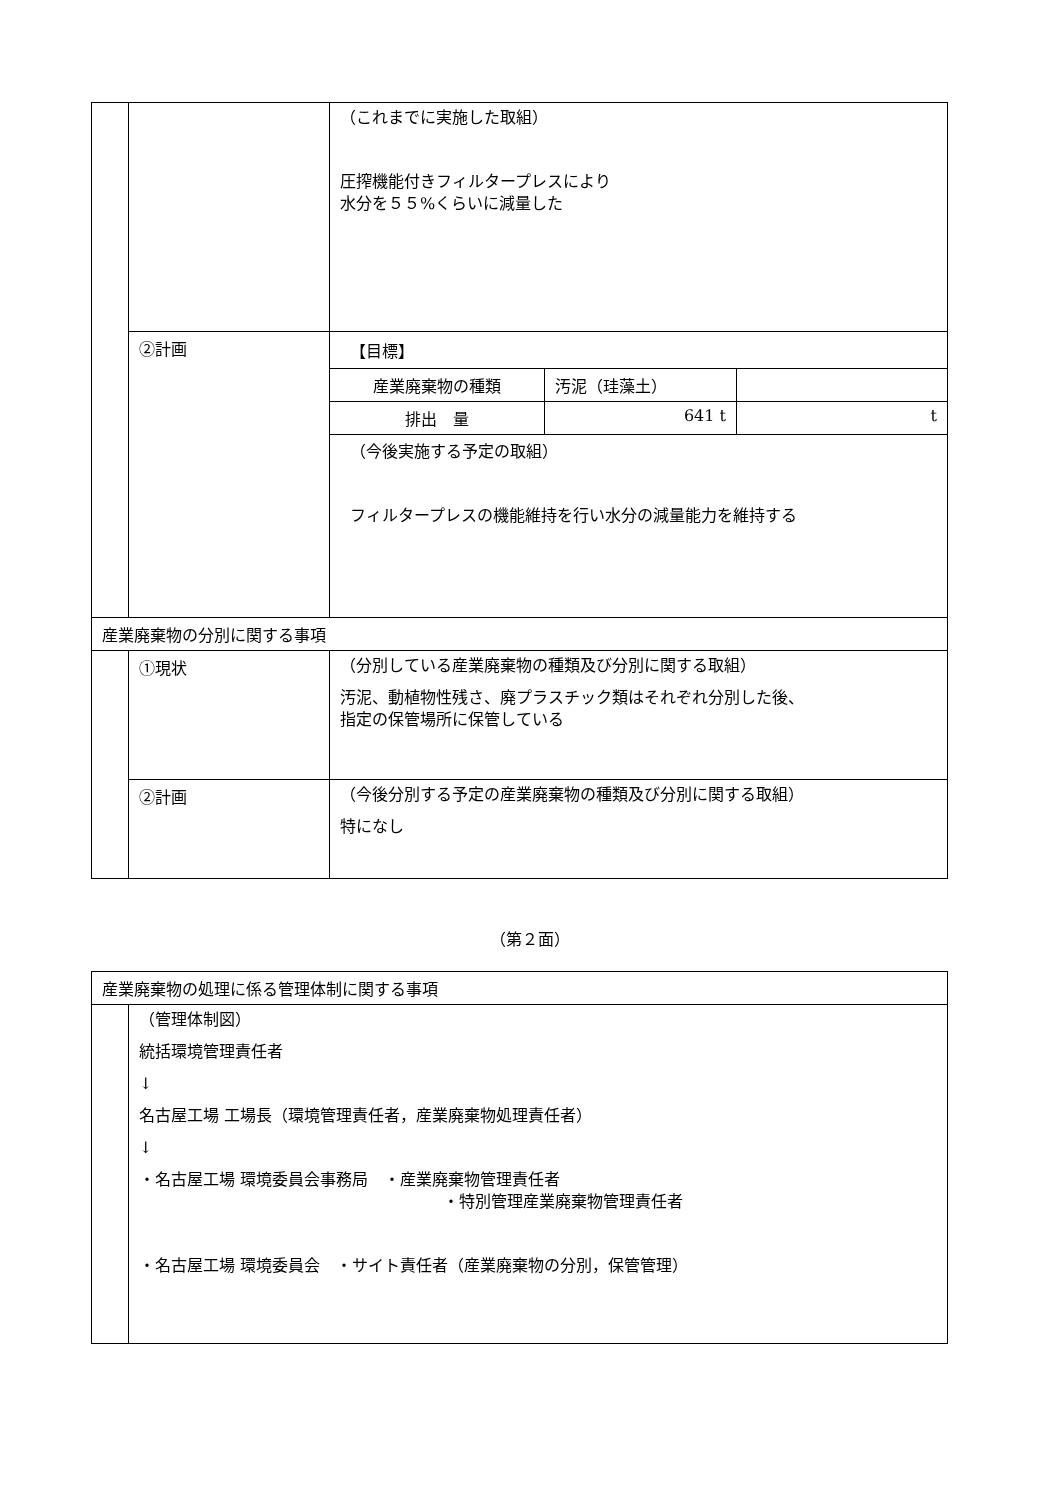| | | （これまでに実施した取組） 圧搾機能付きフィルタープレスにより 水分を５５%くらいに減量した |
| | ②計画 | 【目標】 / 産業廃棄物の種類 / 汚泥（珪藻土） / / / 排出 量 / 641 t / t / （今後実施する予定の取組） フィルタープレスの機能維持を行い水分の減量能力を維持する |
| 産業廃棄物の分別に関する事項 | | |
| | ①現状 | （分別している産業廃棄物の種類及び分別に関する取組） 汚泥、動植物性残さ、廃プラスチック類はそれぞれ分別した後、 指定の保管場所に保管している |
| | ②計画 | （今後分別する予定の産業廃棄物の種類及び分別に関する取組） 特になし |
（第２面）
| 産業廃棄物の処理に係る管理体制に関する事項 | |
| | （管理体制図） 統括環境管理責任者 ↓ 名古屋工場 工場長（環境管理責任者，産業廃棄物処理責任者） ↓ ・名古屋工場 環境委員会事務局 ・産業廃棄物管理責任者 ・特別管理産業廃棄物管理責任者 ・名古屋工場 環境委員会 ・サイト責任者（産業廃棄物の分別，保管管理） |